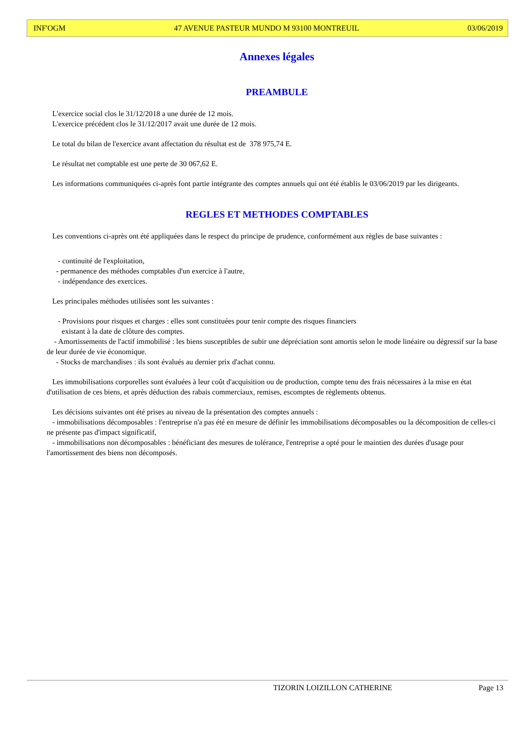INF'OGM 47 AVENUE PASTEUR MUNDO M 93100 MONTREUIL 03/06/2019
Annexes légales
PREAMBULE
L'exercice social clos le 31/12/2018 a une durée de 12 mois.
L'exercice précédent clos le 31/12/2017 avait une durée de 12 mois.
Le total du bilan de l'exercice avant affectation du résultat est de 378 975,74 E.
Le résultat net comptable est une perte de 30 067,62 E.
Les informations communiquées ci-après font partie intégrante des comptes annuels qui ont été établis le 03/06/2019 par les dirigeants.
REGLES ET METHODES COMPTABLES
Les conventions ci-après ont été appliquées dans le respect du principe de prudence, conformément aux règles de base suivantes :
- continuité de l'exploitation,
- permanence des méthodes comptables d'un exercice à l'autre,
- indépendance des exercices.
Les principales méthodes utilisées sont les suivantes :
- Provisions pour risques et charges : elles sont constituées pour tenir compte des risques financiers
existant à la date de clôture des comptes.
- Amortissements de l'actif immobilisé : les biens susceptibles de subir une dépréciation sont amortis selon le mode linéaire ou dégressif sur la base de leur durée de vie économique.
- Stocks de marchandises : ils sont évalués au dernier prix d'achat connu.
Les immobilisations corporelles sont évaluées à leur coût d'acquisition ou de production, compte tenu des frais nécessaires à la mise en état d'utilisation de ces biens, et après déduction des rabais commerciaux, remises, escomptes de règlements obtenus.
Les décisions suivantes ont été prises au niveau de la présentation des comptes annuels :
- immobilisations décomposables : l'entreprise n'a pas été en mesure de définir les immobilisations décomposables ou la décomposition de celles-ci ne présente pas d'impact significatif,
- immobilisations non décomposables : bénéficiant des mesures de tolérance, l'entreprise a opté pour le maintien des durées d'usage pour l'amortissement des biens non décomposés.
TIZORIN LOIZILLON CATHERINE Page 13